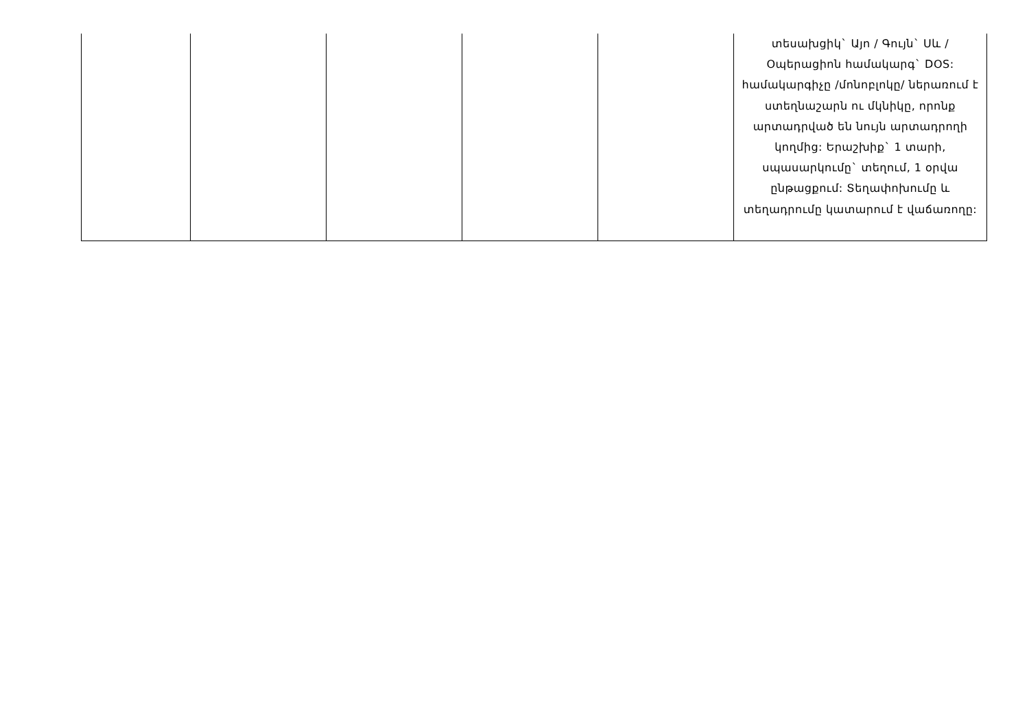| | | | | | տեսախցիկ` Այո / Գույն` Սև / Օպերացիոն համակարգ` DOS: համակարգիչը /մոնոբլոկը/ ներառում է ստեղնաշարն ու մկնիկը, որոնք արտադրված են նույն արտադրողի կողմից: Երաշխիք` 1 տարի, սպասարկումը` տեղում, 1 օրվա ընթացքում: Տեղափոխումը և տեղադրումը կատարում է վաճառողը: |